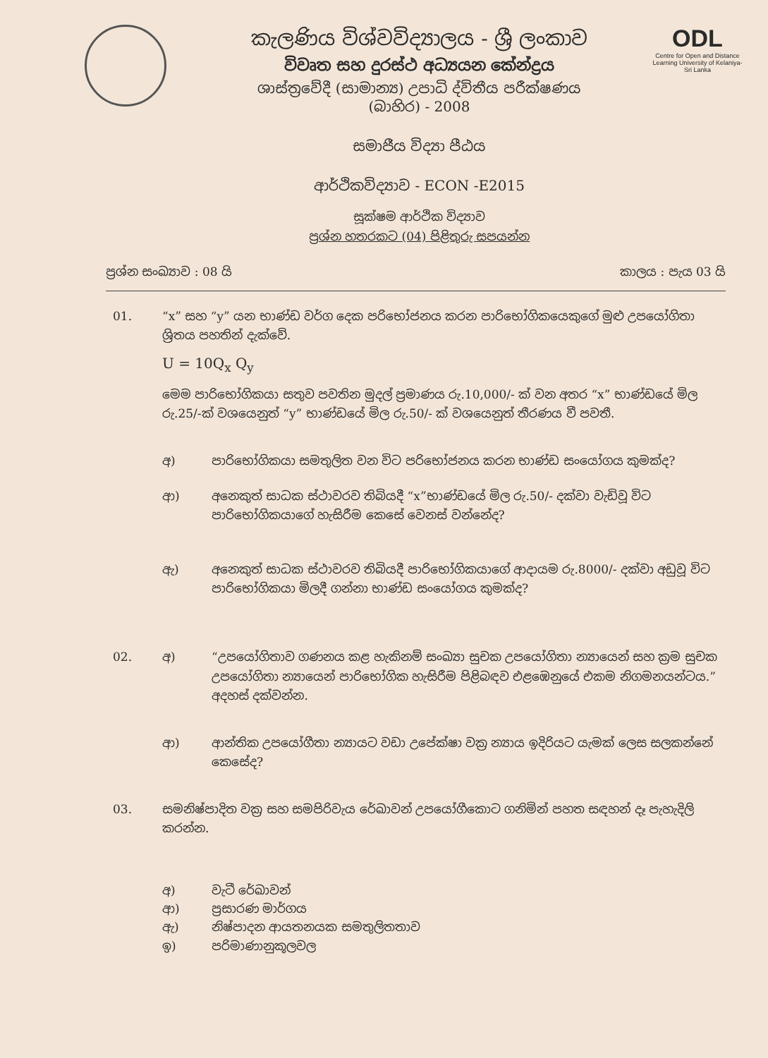ODL
Centre for Open and Distance Learning University of Kelaniya-Sri Lanka
කැලණිය විශ්වවිද්‍යාලය - ශ්‍රී ලංකාව
විවෘත සහ දුරස්ථ අධ්‍යයන කේන්ද්‍රය
ශාස්ත්‍රවේදී (සාමාන්‍ය) උපාධි ද්විතීය පරීක්ෂණය
(බාහිර) - 2008
සමාජීය විද්‍යා පීඨය
ආර්ථිකවිද්‍යාව - ECON -E2015
සූක්ෂම ආර්ථික විද්‍යාව
ප්‍රශ්න හතරකට (04) පිළිතුරු සපයන්න
ප්‍රශ්න සංඛ්‍යාව : 08 යි කාලය : පැය 03 යි
01. “x” සහ “y” යන භාණ්ඩ වර්ග දෙක පරිභෝජනය කරන පාරිභෝගිකයෙකුගේ මුළු උපයෝගිතා ශ්‍රිතය පහතින් දැක්වේ.
U = 10Q<sub>x</sub> Q<sub>y</sub>
මෙම පාරිභෝගිකයා සතුව පවතින මුදල් ප්‍රමාණය රු.10,000/- ක් වන අතර “x” භාණ්ඩයේ මිල රු.25/-ක් වශයෙනුත් “y” භාණ්ඩයේ මිල රු.50/- ක් වශයෙනුත් තීරණය වී පවතී.
අ) පාරිභෝගිකයා සමතුලිත වන විට පරිභෝජනය කරන භාණ්ඩ සංයෝගය කුමක්ද?
ආ) අනෙකුත් සාධක ස්ථාවරව තිබියදී “x”භාණ්ඩයේ මිල රු.50/- දක්වා වැඩිවූ විට පාරිභෝගිකයාගේ හැසිරීම කෙසේ වෙනස් වන්නේද?
ඇ) අනෙකුත් සාධක ස්ථාවරව තිබියදී පාරිභෝගිකයාගේ ආදායම රු.8000/- දක්වා අඩුවූ විට පාරිභෝගිකයා මිලදී ගන්නා භාණ්ඩ සංයෝගය කුමක්ද?
02.
අ) “උපයෝගිතාව ගණනය කළ හැකිනම් සංඛ්‍යා සුචක උපයෝගිතා න්‍යායෙන් සහ ක්‍රම සුචක උපයෝගිතා න්‍යායෙන් පාරිභෝගික හැසිරීම පිළිබඳව එළඹෙනුයේ එකම නිගමනයන්ටය.” අදහස් දක්වන්න.
ආ) ආන්තික උපයෝගීතා න්‍යායට වඩා උපේක්ෂා වක්‍ර න්‍යාය ඉදිරියට යැමක් ලෙස සලකන්නේ කෙසේද?
03. සමනිෂ්පාදිත වක්‍ර සහ සමපිරිවැය රේඛාවන් උපයෝගීකොට ගනිමින් පහත සඳහන් දෑ පැහැදිලි කරන්න.
අ) වැටී රේඛාවන්
ආ) ප්‍රසාරණ මාර්ගය
ඇ) නිෂ්පාදන ආයතනයක සමතුලිතතාව
ඉ) පරිමාණානුකූලවල